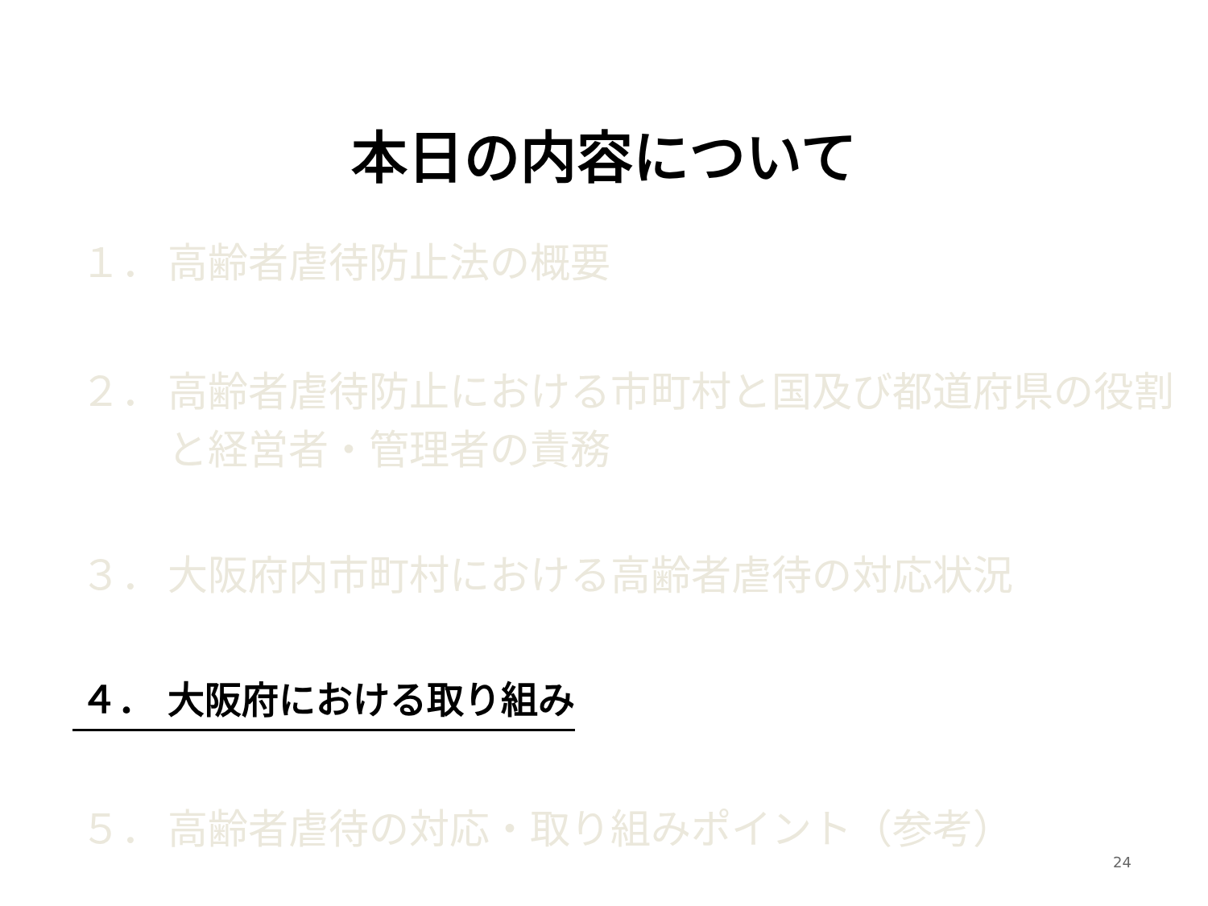本日の内容について
１． 高齢者虐待防止法の概要
２． 高齢者虐待防止における市町村と国及び都道府県の役割
と経営者・管理者の責務
３． 大阪府内市町村における高齢者虐待の対応状況
４． 大阪府における取り組み
５． 高齢者虐待の対応・取り組みポイント（参考）
24